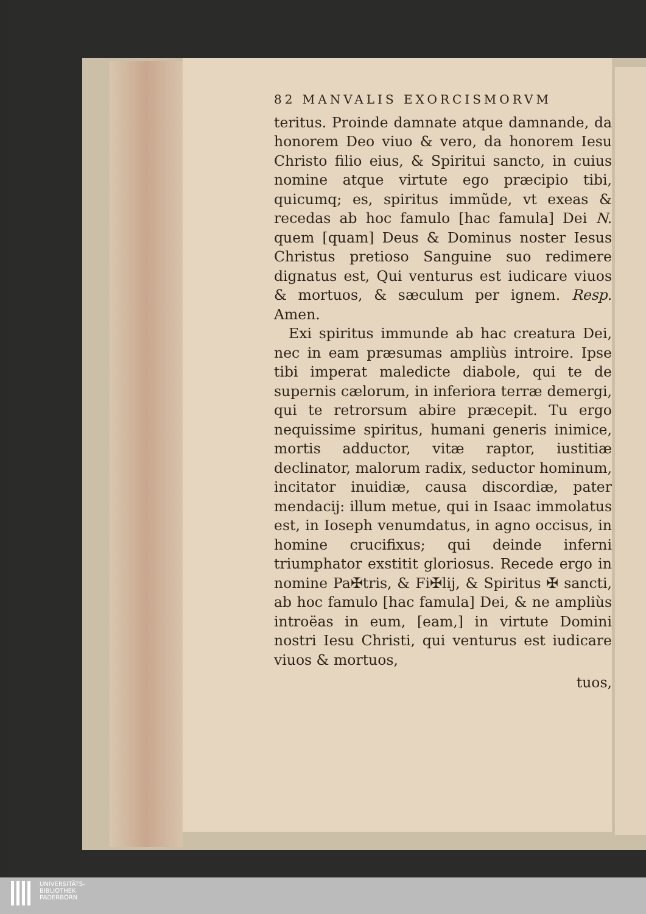82 MANVALIS EXORCISMORVM
teritus. Proinde damnate atque damnande, da honorem Deo viuo & vero, da honorem Iesu Christo filio eius, & Spiritui sancto, in cuius nomine atque virtute ego præcipio tibi, quicumq; es, spiritus immũde, vt exeas & recedas ab hoc famulo [hac famula] Dei N. quem [quam] Deus & Dominus noster Iesus Christus pretioso Sanguine suo redimere dignatus est, Qui venturus est iudicare viuos & mortuos, & sæculum per ignem. Resp. Amen.
Exi spiritus immunde ab hac creatura Dei, nec in eam præsumas ampliùs introire. Ipse tibi imperat maledicte diabole, qui te de supernis cælorum, in inferiora terræ demergi, qui te retrorsum abire præcepit. Tu ergo nequissime spiritus, humani generis inimice, mortis adductor, vitæ raptor, iustitiæ declinator, malorum radix, seductor hominum, incitator inuidiæ, causa discordiæ, pater mendacij: illum metue, qui in Isaac immolatus est, in Ioseph venumdatus, in agno occisus, in homine crucifixus; qui deinde inferni triumphator exstitit gloriosus. Recede ergo in nomine Pa✠tris, & Fi✠lij, & Spiritus ✠ sancti, ab hoc famulo [hac famula] Dei, & ne ampliùs introëas in eum, [eam,] in virtute Domini nostri Iesu Christi, qui venturus est iudicare viuos & mortuos,
tuos,
UNIVERSITÄTS-
BIBLIOTHEK
PADERBORN